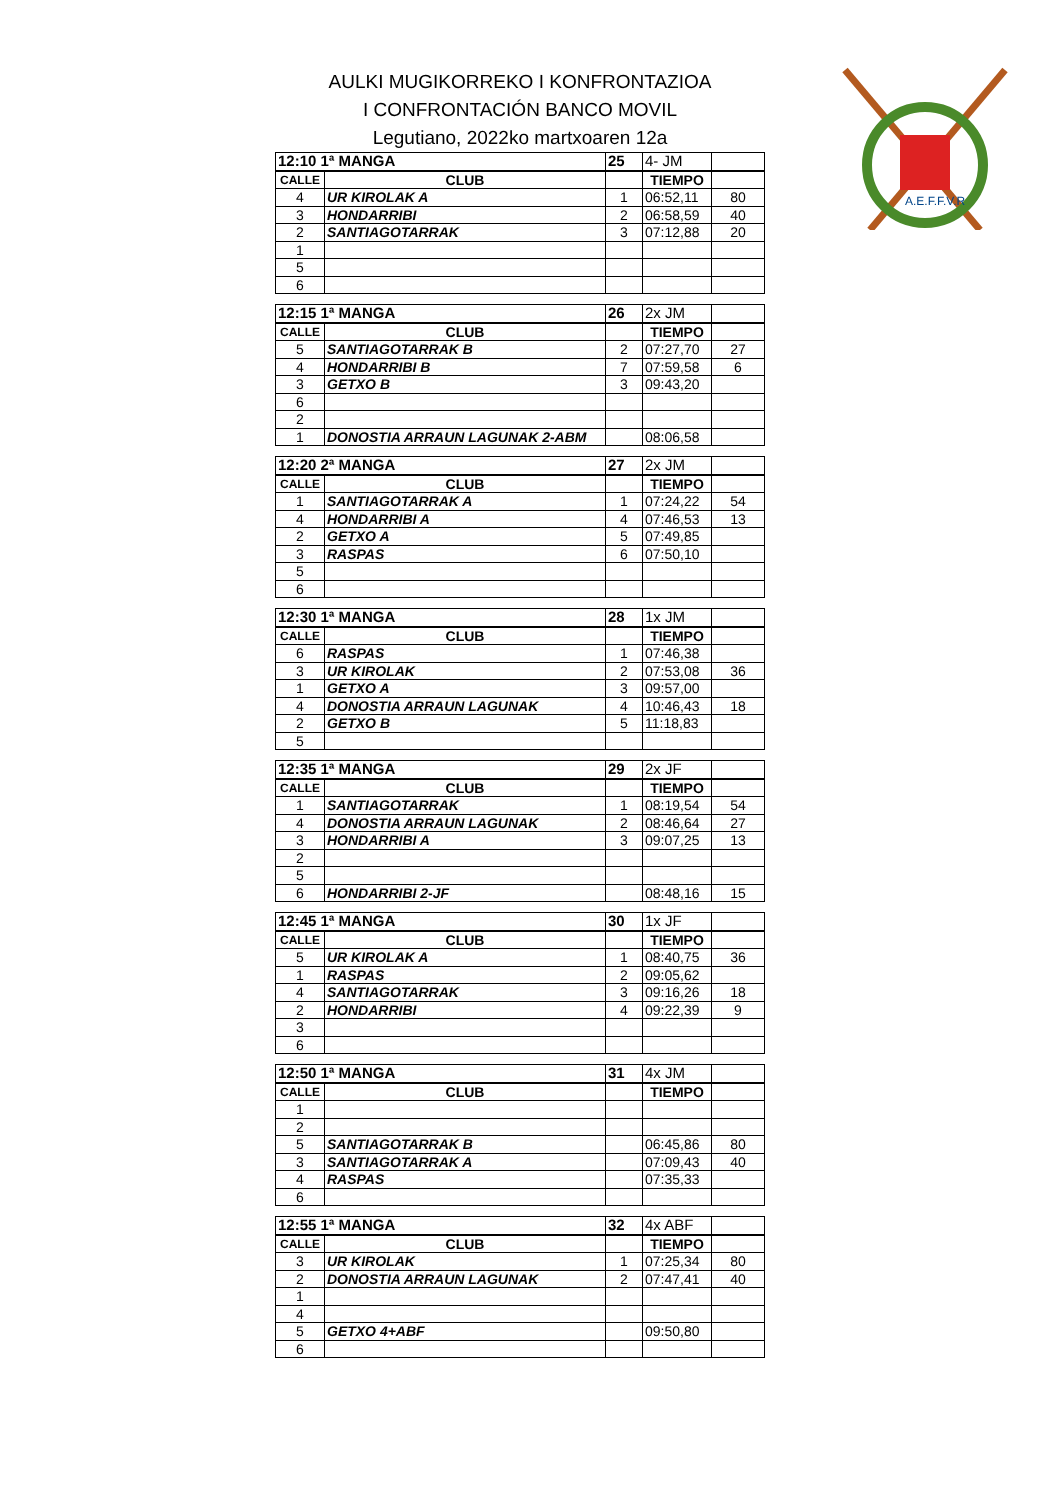AULKI MUGIKORREKO I KONFRONTAZIOA
I CONFRONTACIÓN BANCO MOVIL
Legutiano, 2022ko martxoaren 12a
A.E.F.F.V.R
| 12:10 1ª MANGA | | 25 | 4- JM | |
| --- | --- | --- | --- | --- |
| CALLE | CLUB | | TIEMPO | |
| 4 | UR KIROLAK A | 1 | 06:52,11 | 80 |
| 3 | HONDARRIBI | 2 | 06:58,59 | 40 |
| 2 | SANTIAGOTARRAK | 3 | 07:12,88 | 20 |
| 1 | | | | |
| 5 | | | | |
| 6 | | | | |
| 12:15 1ª MANGA | | 26 | 2x JM | |
| --- | --- | --- | --- | --- |
| CALLE | CLUB | | TIEMPO | |
| 5 | SANTIAGOTARRAK B | 2 | 07:27,70 | 27 |
| 4 | HONDARRIBI B | 7 | 07:59,58 | 6 |
| 3 | GETXO B | 3 | 09:43,20 | |
| 6 | | | | |
| 2 | | | | |
| 1 | DONOSTIA ARRAUN LAGUNAK 2-ABM | | 08:06,58 | |
| 12:20 2ª MANGA | | 27 | 2x JM | |
| --- | --- | --- | --- | --- |
| CALLE | CLUB | | TIEMPO | |
| 1 | SANTIAGOTARRAK A | 1 | 07:24,22 | 54 |
| 4 | HONDARRIBI A | 4 | 07:46,53 | 13 |
| 2 | GETXO A | 5 | 07:49,85 | |
| 3 | RASPAS | 6 | 07:50,10 | |
| 5 | | | | |
| 6 | | | | |
| 12:30 1ª MANGA | | 28 | 1x JM | |
| --- | --- | --- | --- | --- |
| CALLE | CLUB | | TIEMPO | |
| 6 | RASPAS | 1 | 07:46,38 | |
| 3 | UR KIROLAK | 2 | 07:53,08 | 36 |
| 1 | GETXO A | 3 | 09:57,00 | |
| 4 | DONOSTIA ARRAUN LAGUNAK | 4 | 10:46,43 | 18 |
| 2 | GETXO B | 5 | 11:18,83 | |
| 5 | | | | |
| 12:35 1ª MANGA | | 29 | 2x JF | |
| --- | --- | --- | --- | --- |
| CALLE | CLUB | | TIEMPO | |
| 1 | SANTIAGOTARRAK | 1 | 08:19,54 | 54 |
| 4 | DONOSTIA ARRAUN LAGUNAK | 2 | 08:46,64 | 27 |
| 3 | HONDARRIBI A | 3 | 09:07,25 | 13 |
| 2 | | | | |
| 5 | | | | |
| 6 | HONDARRIBI 2-JF | | 08:48,16 | 15 |
| 12:45 1ª MANGA | | 30 | 1x JF | |
| --- | --- | --- | --- | --- |
| CALLE | CLUB | | TIEMPO | |
| 5 | UR KIROLAK A | 1 | 08:40,75 | 36 |
| 1 | RASPAS | 2 | 09:05,62 | |
| 4 | SANTIAGOTARRAK | 3 | 09:16,26 | 18 |
| 2 | HONDARRIBI | 4 | 09:22,39 | 9 |
| 3 | | | | |
| 6 | | | | |
| 12:50 1ª MANGA | | 31 | 4x JM | |
| --- | --- | --- | --- | --- |
| CALLE | CLUB | | TIEMPO | |
| 1 | | | | |
| 2 | | | | |
| 5 | SANTIAGOTARRAK B | | 06:45,86 | 80 |
| 3 | SANTIAGOTARRAK A | | 07:09,43 | 40 |
| 4 | RASPAS | | 07:35,33 | |
| 6 | | | | |
| 12:55 1ª MANGA | | 32 | 4x ABF | |
| --- | --- | --- | --- | --- |
| CALLE | CLUB | | TIEMPO | |
| 3 | UR KIROLAK | 1 | 07:25,34 | 80 |
| 2 | DONOSTIA ARRAUN LAGUNAK | 2 | 07:47,41 | 40 |
| 1 | | | | |
| 4 | | | | |
| 5 | GETXO 4+ABF | | 09:50,80 | |
| 6 | | | | |